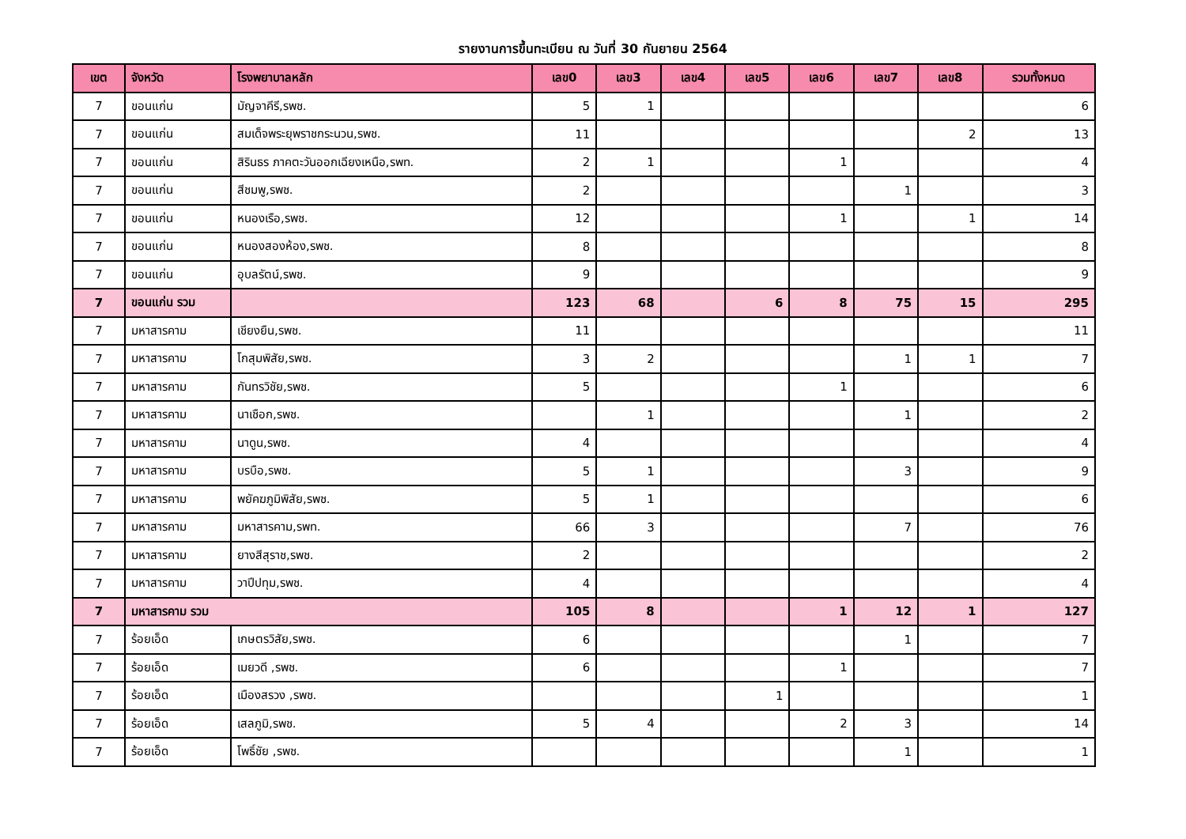รายงานการขึ้นทะเบียน ณ วันที่ 30 กันยายน 2564
| เขต | จังหวัด | โรงพยาบาลหลัก | เลข0 | เลข3 | เลข4 | เลข5 | เลข6 | เลข7 | เลข8 | รวมทั้งหมด |
| --- | --- | --- | --- | --- | --- | --- | --- | --- | --- | --- |
| 7 | ขอนแก่น | มัญจาคีรี,รพช. | 5 | 1 | | | | | | 6 |
| 7 | ขอนแก่น | สมเด็จพระยุพราชกระนวน,รพช. | 11 | | | | | | 2 | 13 |
| 7 | ขอนแก่น | สิรินธร ภาคตะวันออกเฉียงเหนือ,รพท. | 2 | 1 | | | 1 | | | 4 |
| 7 | ขอนแก่น | สีชมพู,รพช. | 2 | | | | | 1 | | 3 |
| 7 | ขอนแก่น | หนองเรือ,รพช. | 12 | | | | 1 | | 1 | 14 |
| 7 | ขอนแก่น | หนองสองห้อง,รพช. | 8 | | | | | | | 8 |
| 7 | ขอนแก่น | อุบลรัตน์,รพช. | 9 | | | | | | | 9 |
| 7 | ขอนแก่น รวม | | 123 | 68 | | 6 | 8 | 75 | 15 | 295 |
| 7 | มหาสารคาม | เชียงยืน,รพช. | 11 | | | | | | | 11 |
| 7 | มหาสารคาม | โกสุมพิสัย,รพช. | 3 | 2 | | | | 1 | 1 | 7 |
| 7 | มหาสารคาม | กันทรวิชัย,รพช. | 5 | | | | 1 | | | 6 |
| 7 | มหาสารคาม | นาเชือก,รพช. | | 1 | | | | 1 | | 2 |
| 7 | มหาสารคาม | นาดูน,รพช. | 4 | | | | | | | 4 |
| 7 | มหาสารคาม | บรบือ,รพช. | 5 | 1 | | | | 3 | | 9 |
| 7 | มหาสารคาม | พยัคฆภูมิพิสัย,รพช. | 5 | 1 | | | | | | 6 |
| 7 | มหาสารคาม | มหาสารคาม,รพท. | 66 | 3 | | | | 7 | | 76 |
| 7 | มหาสารคาม | ยางสีสุราช,รพช. | 2 | | | | | | | 2 |
| 7 | มหาสารคาม | วาปีปทุม,รพช. | 4 | | | | | | | 4 |
| 7 | มหาสารคาม รวม | | 105 | 8 | | | 1 | 12 | 1 | 127 |
| 7 | ร้อยเอ็ด | เกษตรวิสัย,รพช. | 6 | | | | | 1 | | 7 |
| 7 | ร้อยเอ็ด | เมยวดี ,รพช. | 6 | | | | 1 | | | 7 |
| 7 | ร้อยเอ็ด | เมืองสรวง ,รพช. | | | | 1 | | | | 1 |
| 7 | ร้อยเอ็ด | เสลภูมิ,รพช. | 5 | 4 | | | 2 | 3 | | 14 |
| 7 | ร้อยเอ็ด | โพธิ์ชัย ,รพช. | | | | | | 1 | | 1 |